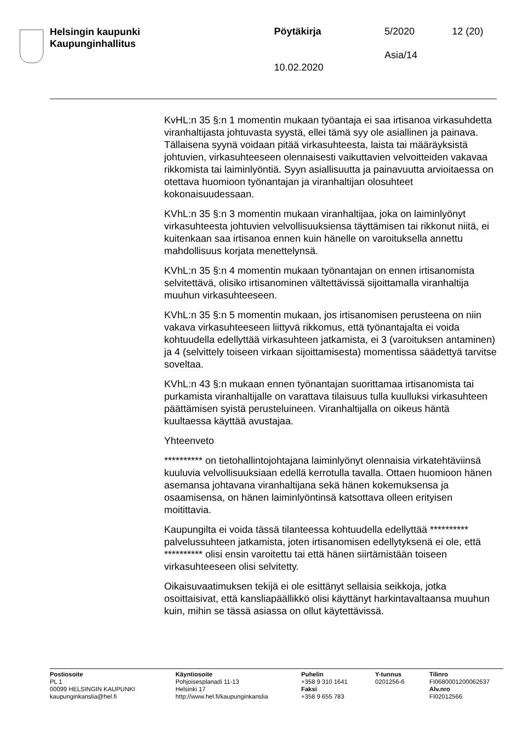Helsingin kaupunki
Kaupunginhallitus
Pöytäkirja 5/2020 12 (20)
Asia/14
10.02.2020
KvHL:n 35 §:n 1 momentin mukaan työantaja ei saa irtisanoa virkasuhdetta viranhaltijasta johtuvasta syystä, ellei tämä syy ole asiallinen ja painava. Tällaisena syynä voidaan pitää virkasuhteesta, laista tai määräyksistä johtuvien, virkasuhteeseen olennaisesti vaikuttavien velvoitteiden vakavaa rikkomista tai laiminlyöntiä. Syyn asiallisuutta ja painavuutta arvioitaessa on otettava huomioon työnantajan ja viranhaltijan olosuhteet kokonaisuudessaan.
KVhL:n 35 §:n 3 momentin mukaan viranhaltijaa, joka on laiminlyönyt virkasuhteesta johtuvien velvollisuuksiensa täyttämisen tai rikkonut niitä, ei kuitenkaan saa irtisanoa ennen kuin hänelle on varoituksella annettu mahdollisuus korjata menettelynsä.
KVhL:n 35 §:n 4 momentin mukaan työnantajan on ennen irtisanomista selvitettävä, olisiko irtisanominen vältettävissä sijoittamalla viranhaltija muuhun virkasuhteeseen.
KVhL:n 35 §:n 5 momentin mukaan, jos irtisanomisen perusteena on niin vakava virkasuhteeseen liittyvä rikkomus, että työnantajalta ei voida kohtuudella edellyttää virkasuhteen jatkamista, ei 3 (varoituksen antaminen) ja 4 (selvittely toiseen virkaan sijoittamisesta) momentissa säädettyä tarvitse soveltaa.
KVhL:n 43 §:n mukaan ennen työnantajan suorittamaa irtisanomista tai purkamista viranhaltijalle on varattava tilaisuus tulla kuulluksi virkasuhteen päättämisen syistä perusteluineen. Viranhaltijalla on oikeus häntä kuultaessa käyttää avustajaa.
Yhteenveto
********** on tietohallintojohtajana laiminlyönyt olennaisia virkatehtäviinsä kuuluvia velvollisuuksiaan edellä kerrotulla tavalla. Ottaen huomioon hänen asemansa johtavana viranhaltijana sekä hänen kokemuksensa ja osaamisensa, on hänen laiminlyöntinsä katsottava olleen erityisen moitittavia.
Kaupungilta ei voida tässä tilanteessa kohtuudella edellyttää ********** palvelussuhteen jatkamista, joten irtisanomisen edellytyksenä ei ole, että ********** olisi ensin varoitettu tai että hänen siirtämistään toiseen virkasuhteeseen olisi selvitetty.
Oikaisuvaatimuksen tekijä ei ole esittänyt sellaisia seikkoja, jotka osoittaisivat, että kansliapäällikkö olisi käyttänyt harkintavaltaansa muuhun kuin, mihin se tässä asiassa on ollut käytettävissä.
Postiosoite
PL 1
00099 HELSINGIN KAUPUNKI
kaupunginkanslia@hel.fi
Käyntiosoite
Pohjoisesplanadi 11-13
Helsinki 17
http://www.hel.fi/kaupunginkanslia
Puhelin
+358 9 310 1641
Faksi
+358 9 655 783
Y-tunnus
0201256-6
Tilinro
FI0680001200062637
Alv.nro
FI02012566